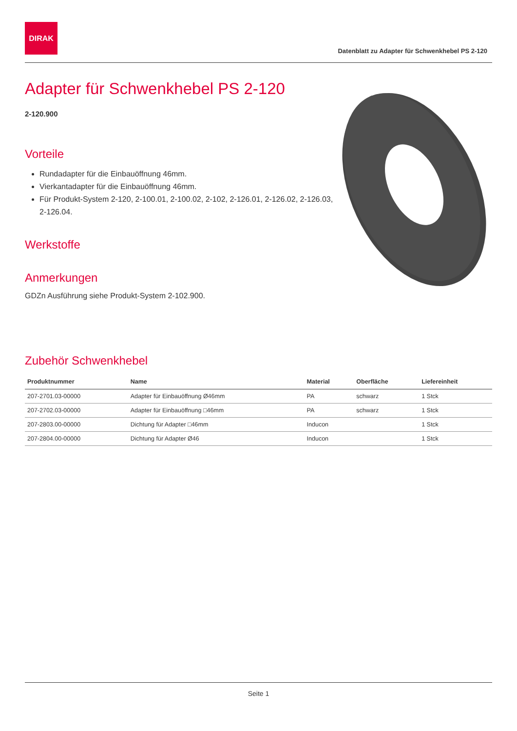DIRAK
Datenblatt zu Adapter für Schwenkhebel PS 2-120
Adapter für Schwenkhebel PS 2-120
2-120.900
Vorteile
Rundadapter für die Einbauöffnung 46mm.
Vierkantadapter für die Einbauöffnung 46mm.
Für Produkt-System 2-120, 2-100.01, 2-100.02, 2-102, 2-126.01, 2-126.02, 2-126.03, 2-126.04.
Werkstoffe
Anmerkungen
GDZn Ausführung siehe Produkt-System 2-102.900.
Zubehör Schwenkhebel
| Produktnummer | Name | Material | Oberfläche | Liefereinheit |
| --- | --- | --- | --- | --- |
| 207-2701.03-00000 | Adapter für Einbauöffnung Ø46mm | PA | schwarz | 1 Stck |
| 207-2702.03-00000 | Adapter für Einbauöffnung □46mm | PA | schwarz | 1 Stck |
| 207-2803.00-00000 | Dichtung für Adapter □46mm | Inducon | | 1 Stck |
| 207-2804.00-00000 | Dichtung für Adapter Ø46 | Inducon | | 1 Stck |
Seite 1